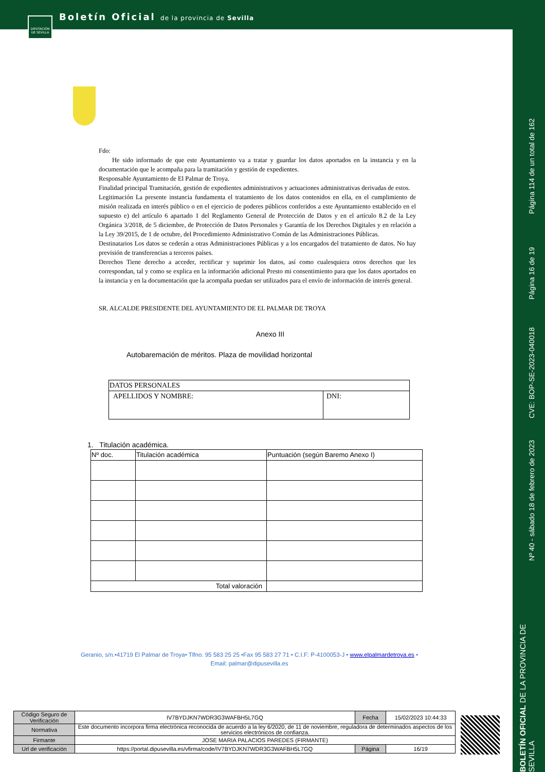DIPUTACIÓN DE SEVILLA
Boletín Oficial de la provincia de Sevilla
Página 114 de un total de 162
Página 16 de 19
CVE: BOP-SE-2023-040018
Nº 40 - sábado 18 de febrero de 2023
BOLETÍN OFICIAL DE LA PROVINCIA DE SEVILLA
Fdo:
He sido informado de que este Ayuntamiento va a tratar y guardar los datos aportados en la instancia y en la documentación que le acompaña para la tramitación y gestión de expedientes.
Responsable Ayuntamiento de El Palmar de Troya.
Finalidad principal Tramitación, gestión de expedientes administrativos y actuaciones administrativas derivadas de estos.
Legitimación La presente instancia fundamenta el tratamiento de los datos contenidos en ella, en el cumplimiento de misión realizada en interés público o en el ejercicio de poderes públicos conferidos a este Ayuntamiento establecido en el supuesto e) del artículo 6 apartado 1 del Reglamento General de Protección de Datos y en el artículo 8.2 de la Ley Orgánica 3/2018, de 5 diciembre, de Protección de Datos Personales y Garantía de los Derechos Digitales y en relación a la Ley 39/2015, de 1 de octubre, del Procedimiento Administrativo Común de las Administraciones Públicas.
Destinatarios Los datos se cederán a otras Administraciones Públicas y a los encargados del tratamiento de datos. No hay previsión de transferencias a terceros países.
Derechos Tiene derecho a acceder, rectificar y suprimir los datos, así como cualesquiera otros derechos que les correspondan, tal y como se explica en la información adicional Presto mi consentimiento para que los datos aportados en la instancia y en la documentación que la acompaña puedan ser utilizados para el envío de información de interés general.
SR. ALCALDE PRESIDENTE DEL AYUNTAMIENTO DE EL PALMAR DE TROYA
Anexo III
Autobaremación de méritos. Plaza de movilidad horizontal
| DATOS PERSONALES | |
| --- | --- |
| APELLIDOS Y NOMBRE: | DNI: |
1. Titulación académica.
| Nº doc. | Titulación académica | Puntuación (según Baremo Anexo I) |
| --- | --- | --- |
| Total valoración | | |
Geranio, s/n.•41719 El Palmar de Troya• Tlfno. 95 583 25 25 •Fax 95 583 27 71 • C.I.F: P-4100053-J • www.elpalmardetroya.es •
Email: palmar@dipusevilla.es
| Código Seguro de Verificación | IV7BYDJKN7WDR3G3WAFBH5L7GQ | Fecha | 15/02/2023 10:44:33 |
| Normativa | Este documento incorpora firma electrónica reconocida de acuerdo a la ley 6/2020, de 11 de noviembre, reguladora de determinados aspectos de los servicios electrónicos de confianza. | | |
| Firmante | JOSE MARIA PALACIOS PAREDES (FIRMANTE) | | |
| Url de verificación | https://portal.dipusevilla.es/vfirma/code/IV7BYDJKN7WDR3G3WAFBH5L7GQ | Página | 16/19 |